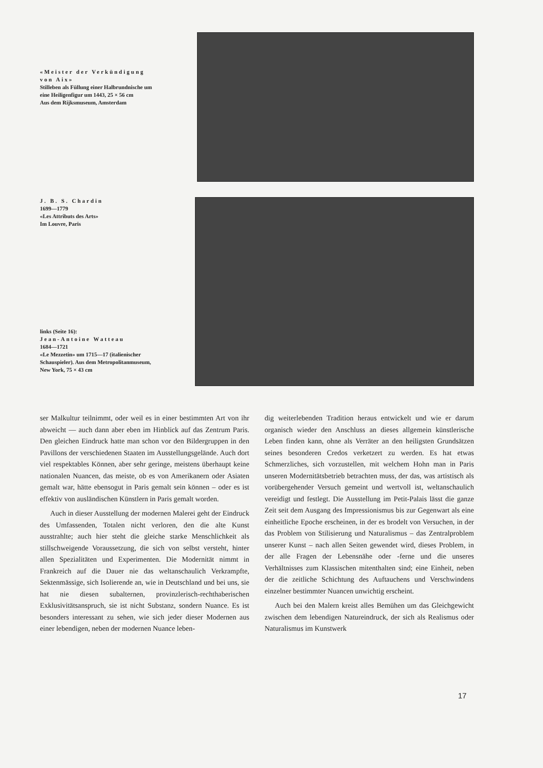«Meister der Verkündigung von Aix»
Stilleben als Füllung einer Halbrundnische um eine Heiligenfigur um 1443, 25 × 56 cm
Aus dem Rijksmuseum, Amsterdam
J. B. S. Chardin
1699—1779
«Les Attributs des Arts»
Im Louvre, Paris
links (Seite 16):
Jean-Antoine Watteau
1684—1721
«Le Mezzetin» um 1715—17 (italienischer Schauspieler). Aus dem Metropolitanmuseum, New York, 75 × 43 cm
ser Malkultur teilnimmt, oder weil es in einer bestimmten Art von ihr abweicht — auch dann aber eben im Hinblick auf das Zentrum Paris. Den gleichen Eindruck hatte man schon vor den Bildergruppen in den Pavillons der verschiedenen Staaten im Ausstellungsgelände. Auch dort viel respektables Können, aber sehr geringe, meistens überhaupt keine nationalen Nuancen, das meiste, ob es von Amerikanern oder Asiaten gemalt war, hätte ebensogut in Paris gemalt sein können – oder es ist effektiv von ausländischen Künstlern in Paris gemalt worden.
Auch in dieser Ausstellung der modernen Malerei geht der Eindruck des Umfassenden, Totalen nicht verloren, den die alte Kunst ausstrahlte; auch hier steht die gleiche starke Menschlichkeit als stillschweigende Voraussetzung, die sich von selbst versteht, hinter allen Spezialitäten und Experimenten. Die Modernität nimmt in Frankreich auf die Dauer nie das weltanschaulich Verkrampfte, Sektenmässige, sich Isolierende an, wie in Deutschland und bei uns, sie hat nie diesen subalternen, provinzlerisch-rechthaberischen Exklusivitätsanspruch, sie ist nicht Substanz, sondern Nuance. Es ist besonders interessant zu sehen, wie sich jeder dieser Modernen aus einer lebendigen, neben der modernen Nuance leben-
dig weiterlebenden Tradition heraus entwickelt und wie er darum organisch wieder den Anschluss an dieses allgemein künstlerische Leben finden kann, ohne als Verräter an den heiligsten Grundsätzen seines besonderen Credos verketzert zu werden. Es hat etwas Schmerzliches, sich vorzustellen, mit welchem Hohn man in Paris unseren Modernitätsbetrieb betrachten muss, der das, was artistisch als vorübergehender Versuch gemeint und wertvoll ist, weltanschaulich vereidigt und festlegt. Die Ausstellung im Petit-Palais lässt die ganze Zeit seit dem Ausgang des Impressionismus bis zur Gegenwart als eine einheitliche Epoche erscheinen, in der es brodelt von Versuchen, in der das Problem von Stilisierung und Naturalismus – das Zentralproblem unserer Kunst – nach allen Seiten gewendet wird, dieses Problem, in der alle Fragen der Lebensnähe oder -ferne und die unseres Verhältnisses zum Klassischen mitenthalten sind; eine Einheit, neben der die zeitliche Schichtung des Auftauchens und Verschwindens einzelner bestimmter Nuancen unwichtig erscheint.
Auch bei den Malern kreist alles Bemühen um das Gleichgewicht zwischen dem lebendigen Natureindruck, der sich als Realismus oder Naturalismus im Kunstwerk
17